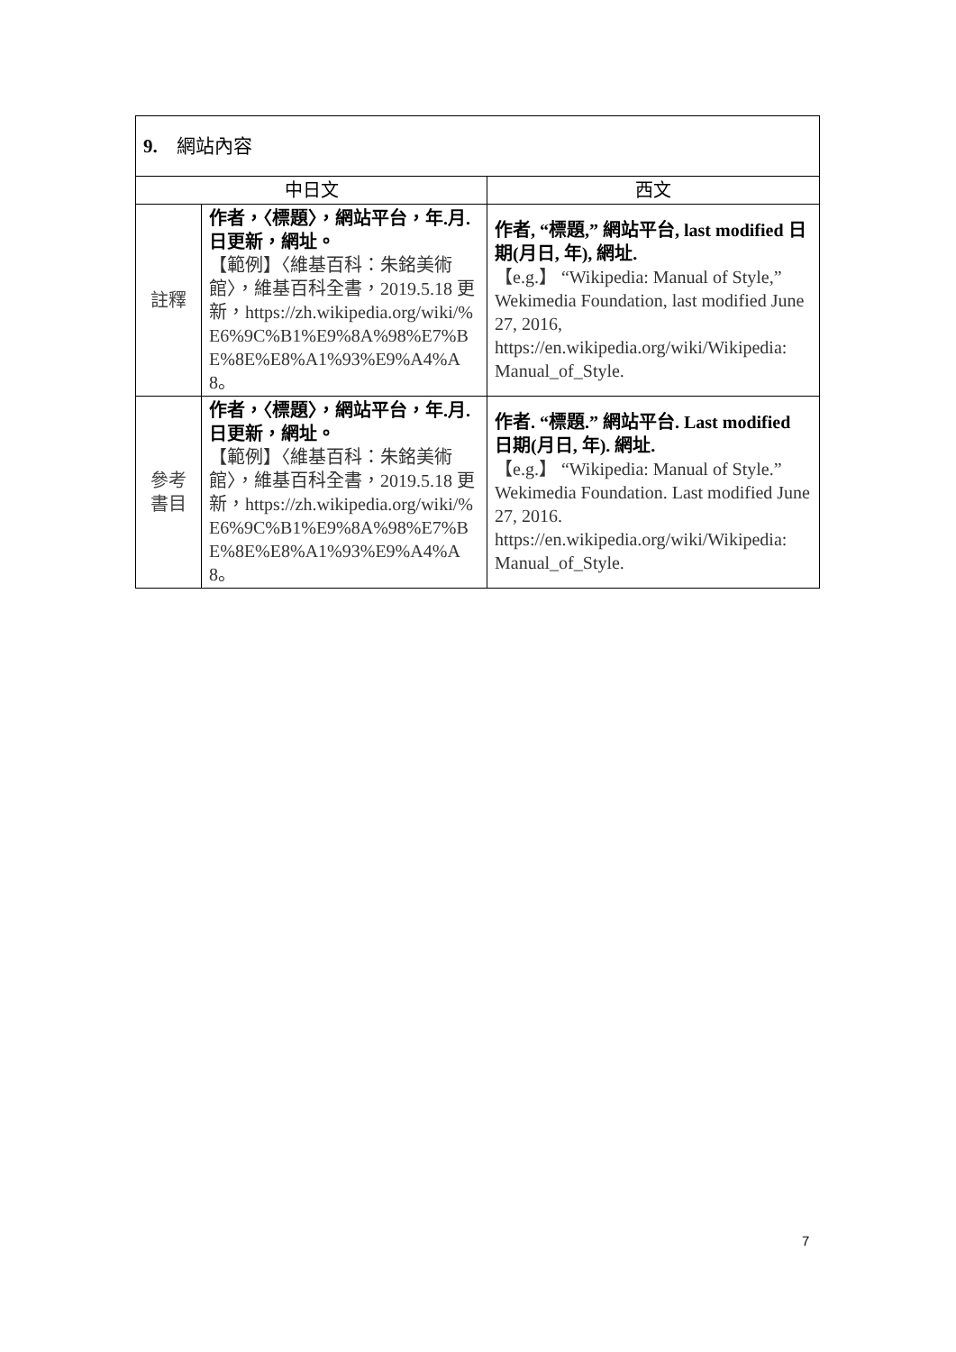| 9. 網站內容 | | |
| --- | --- | --- |
| 中日文 | | 西文 |
| 註釋 | 作者，〈標題〉，網站平台，年.月.日更新，網址。 【範例】〈維基百科：朱銘美術館〉，維基百科全書，2019.5.18 更新，https://zh.wikipedia.org/wiki/%E6%9C%B1%E9%8A%98%E7%BE%8E%E8%A1%93%E9%A4%A8。 | 作者, “標題,” 網站平台, last modified 日期(月日, 年), 網址. 【e.g.】 “Wikipedia: Manual of Style,” Wekimedia Foundation, last modified June 27, 2016, https://en.wikipedia.org/wiki/Wikipedia: Manual_of_Style. |
| 參考 書目 | 作者，〈標題〉，網站平台，年.月.日更新，網址。 【範例】〈維基百科：朱銘美術館〉，維基百科全書，2019.5.18 更新，https://zh.wikipedia.org/wiki/%E6%9C%B1%E9%8A%98%E7%BE%8E%E8%A1%93%E9%A4%A8。 | 作者. “標題.” 網站平台. Last modified 日期(月日, 年). 網址. 【e.g.】 “Wikipedia: Manual of Style.” Wekimedia Foundation. Last modified June 27, 2016. https://en.wikipedia.org/wiki/Wikipedia: Manual_of_Style. |
7